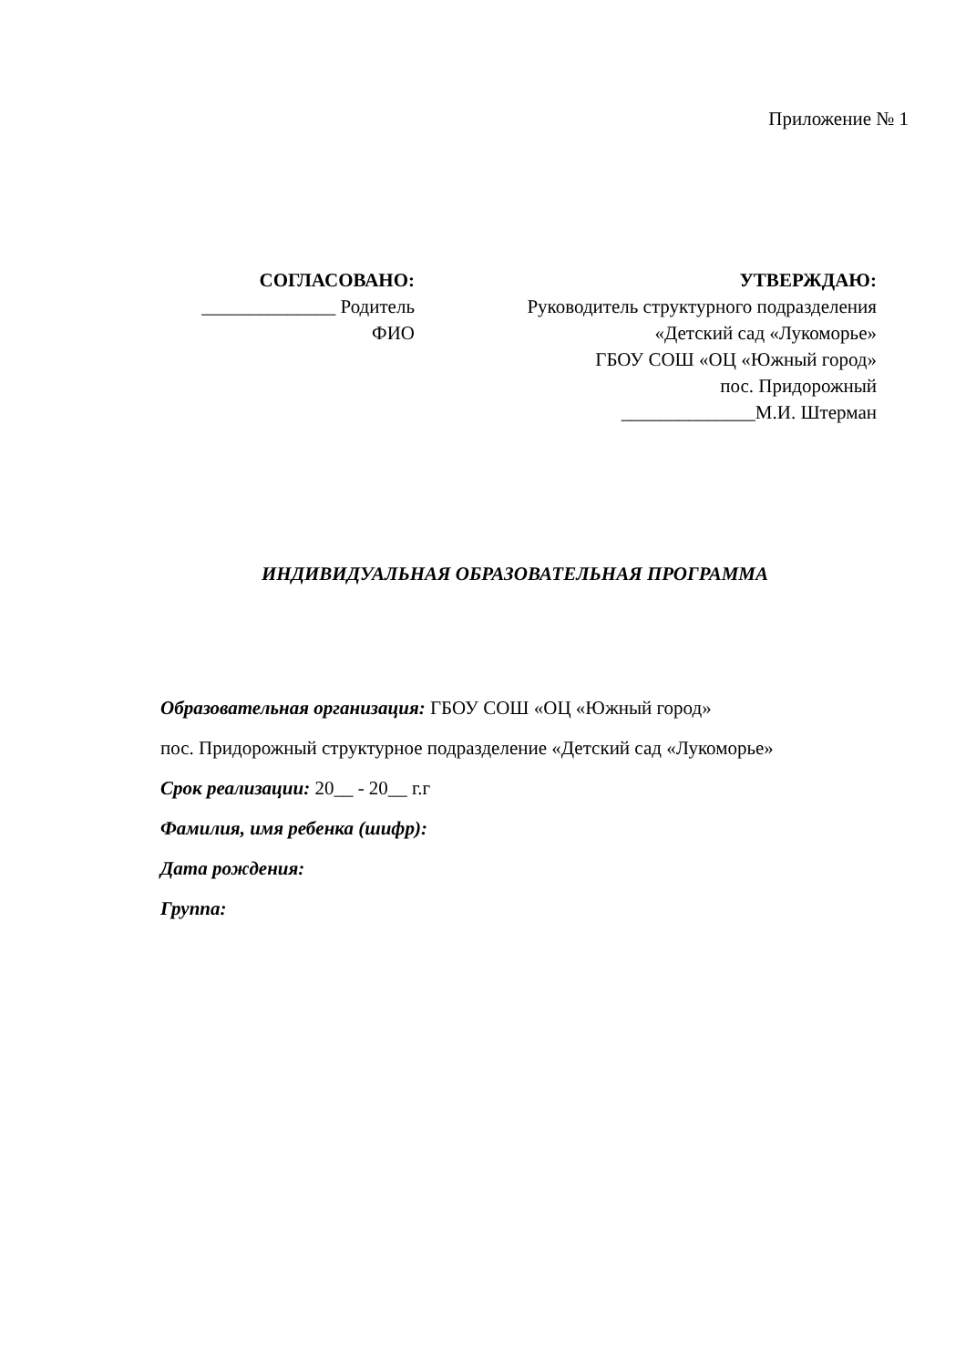Приложение № 1
СОГЛАСОВАНО:
______________ Родитель
ФИО
УТВЕРЖДАЮ:
Руководитель структурного подразделения
«Детский сад «Лукоморье»
ГБОУ СОШ «ОЦ «Южный город»
пос. Придорожный
______________М.И. Штерман
ИНДИВИДУАЛЬНАЯ ОБРАЗОВАТЕЛЬНАЯ ПРОГРАММА
Образовательная организация: ГБОУ СОШ «ОЦ «Южный город»
пос. Придорожный структурное подразделение «Детский сад «Лукоморье»
Срок реализации: 20__ - 20__ г.г
Фамилия, имя ребенка (шифр):
Дата рождения:
Группа: